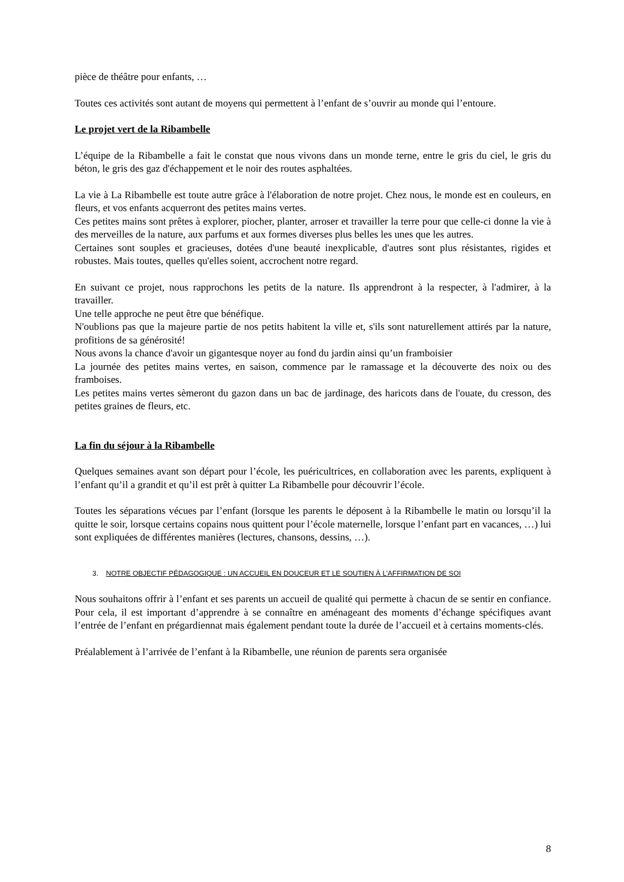pièce de théâtre pour enfants, …
Toutes ces activités sont autant de moyens qui permettent à l’enfant de s’ouvrir au monde qui l’entoure.
Le projet vert de la Ribambelle
L’équipe de la Ribambelle a fait le constat que nous vivons dans un monde terne, entre le gris du ciel, le gris du béton, le gris des gaz d'échappement et le noir des routes asphaltées.
La vie à La Ribambelle est toute autre grâce à l'élaboration de notre projet. Chez nous, le monde est en couleurs, en fleurs, et vos enfants acquerront des petites mains vertes.
Ces petites mains sont prêtes à explorer, piocher, planter, arroser et travailler la terre pour que celle-ci donne la vie à des merveilles de la nature, aux parfums et aux formes diverses plus belles les unes que les autres.
Certaines sont souples et gracieuses, dotées d'une beauté inexplicable, d'autres sont plus résistantes, rigides et robustes. Mais toutes, quelles qu'elles soient, accrochent notre regard.
En suivant ce projet, nous rapprochons les petits de la nature. Ils apprendront à la respecter, à l'admirer, à la travailler.
Une telle approche ne peut être que bénéfique.
N'oublions pas que la majeure partie de nos petits habitent la ville et, s'ils sont naturellement attirés par la nature, profitions de sa générosité!
Nous avons la chance d'avoir un gigantesque noyer au fond du jardin ainsi qu’un framboisier
La journée des petites mains vertes, en saison, commence par le ramassage et la découverte des noix ou des framboises.
Les petites mains vertes sèmeront du gazon dans un bac de jardinage, des haricots dans de l'ouate, du cresson, des petites graines de fleurs, etc.
La fin du séjour à la Ribambelle
Quelques semaines avant son départ pour l’école, les puéricultrices, en collaboration avec les parents, expliquent à l’enfant qu’il a grandit et qu’il est prêt à quitter La Ribambelle pour découvrir l’école.
Toutes les séparations vécues par l’enfant (lorsque les parents le déposent à la Ribambelle le matin ou lorsqu’il la quitte le soir, lorsque certains copains nous quittent pour l’école maternelle, lorsque l’enfant part en vacances, …) lui sont expliquées de différentes manières (lectures, chansons, dessins, …).
3. NOTRE OBJECTIF PÉDAGOGIQUE : UN ACCUEIL EN DOUCEUR ET LE SOUTIEN À L’AFFIRMATION DE SOI
Nous souhaitons offrir à l’enfant et ses parents un accueil de qualité qui permette à chacun de se sentir en confiance. Pour cela, il est important d’apprendre à se connaître en aménageant des moments d’échange spécifiques avant l’entrée de l’enfant en prégardiennat mais également pendant toute la durée de l’accueil et à certains moments-clés.
Préalablement à l’arrivée de l’enfant à la Ribambelle, une réunion de parents sera organisée
8